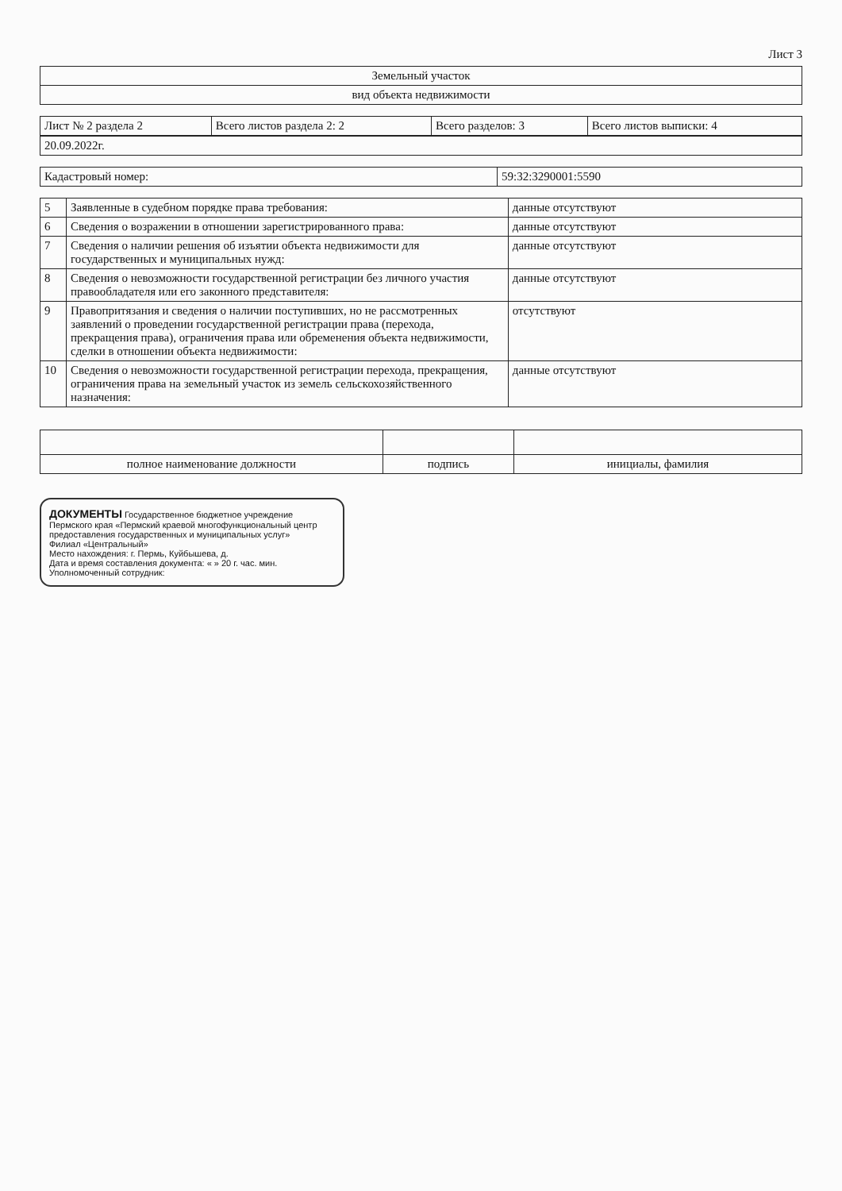Лист 3
| Земельный участок |
| вид объекта недвижимости |
| Лист № 2 раздела 2 | Всего листов раздела 2: 2 | Всего разделов: 3 | Всего листов выписки: 4 |
| 20.09.2022г. |
| Кадастровый номер: | 59:32:3290001:5590 |
| 5 | Заявленные в судебном порядке права требования: | данные отсутствуют |
| 6 | Сведения о возражении в отношении зарегистрированного права: | данные отсутствуют |
| 7 | Сведения о наличии решения об изъятии объекта недвижимости для государственных и муниципальных нужд: | данные отсутствуют |
| 8 | Сведения о невозможности государственной регистрации без личного участия правообладателя или его законного представителя: | данные отсутствуют |
| 9 | Правопритязания и сведения о наличии поступивших, но не рассмотренных заявлений о проведении государственной регистрации права (перехода, прекращения права), ограничения права или обременения объекта недвижимости, сделки в отношении объекта недвижимости: | отсутствуют |
| 10 | Сведения о невозможности государственной регистрации перехода, прекращения, ограничения права на земельный участок из земель сельскохозяйственного назначения: | данные отсутствуют |
| полное наименование должности | подпись | инициалы, фамилия |
ДОКУМЕНТЫ Государственное бюджетное учреждение Пермского края «Пермский краевой многофункциональный центр предоставления государственных и муниципальных услуг»
Филиал «Центральный»
Место нахождения: г. Пермь, Куйбышева, д.
Дата и время составления документа: « » 20 г. час. мин.
Уполномоченный сотрудник: